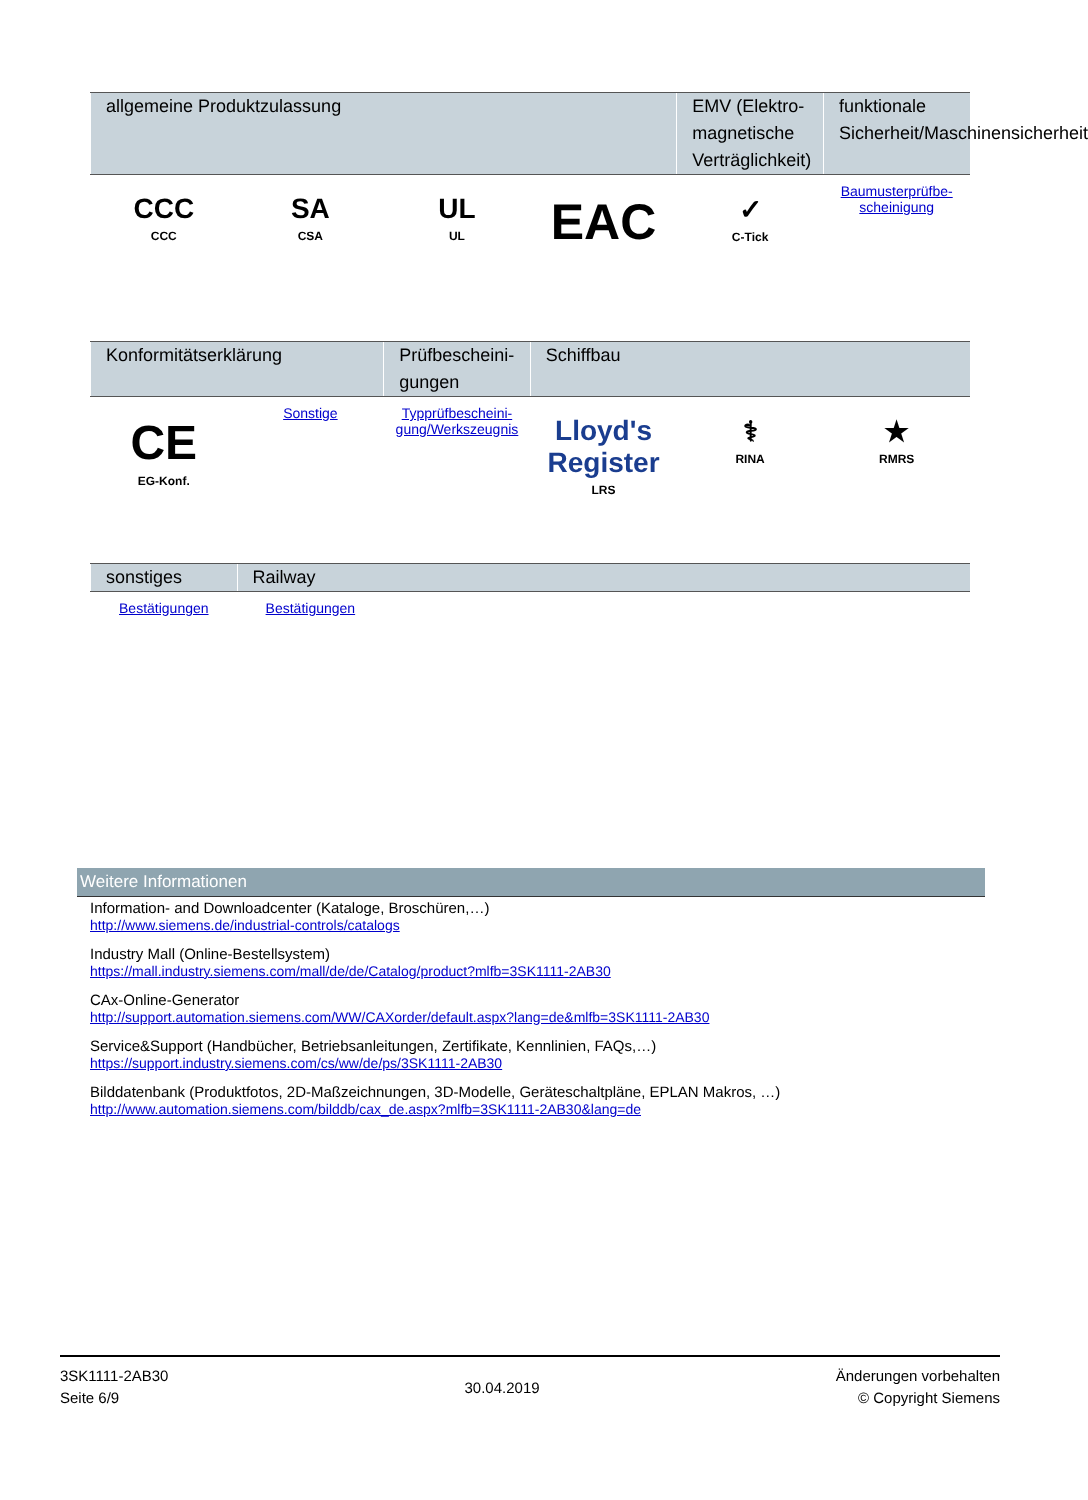| allgemeine Produktzulassung | | | | EMV (Elektro-magnetische Verträglichkeit) | funktionale Sicherheit/Maschinensicherheit |
| --- | --- | --- | --- | --- | --- |
| CCC CCC | SA CSA | UL UL | EAC | ✓ C-Tick | Baumusterprüfbe-scheinigung |
| Konformitätserklärung | | Prüfbescheini-gungen | Schiffbau | | |
| --- | --- | --- | --- | --- | --- |
| CE EG-Konf. | Sonstige | Typprüfbescheini-gung/Werkszeugnis | Lloyd's Register LRS | ⚕ RINA | ★ RMRS |
| sonstiges | Railway | | | | |
| --- | --- | --- | --- | --- | --- |
| Bestätigungen | Bestätigungen | | | | |
Weitere Informationen
Information- and Downloadcenter (Kataloge, Broschüren,…)
http://www.siemens.de/industrial-controls/catalogs
Industry Mall (Online-Bestellsystem)
https://mall.industry.siemens.com/mall/de/de/Catalog/product?mlfb=3SK1111-2AB30
CAx-Online-Generator
http://support.automation.siemens.com/WW/CAXorder/default.aspx?lang=de&mlfb=3SK1111-2AB30
Service&Support (Handbücher, Betriebsanleitungen, Zertifikate, Kennlinien, FAQs,…)
https://support.industry.siemens.com/cs/ww/de/ps/3SK1111-2AB30
Bilddatenbank (Produktfotos, 2D-Maßzeichnungen, 3D-Modelle, Geräteschaltpläne, EPLAN Makros, …)
http://www.automation.siemens.com/bilddb/cax_de.aspx?mlfb=3SK1111-2AB30&lang=de
3SK1111-2AB30
Seite 6/9
30.04.2019
Änderungen vorbehalten
© Copyright Siemens